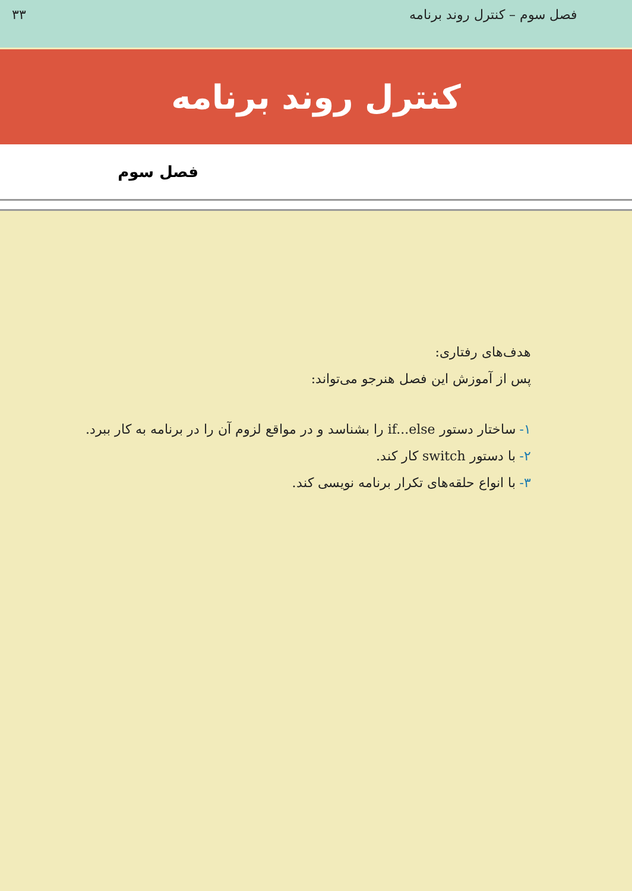فصل سوم – کنترل روند برنامه ۳۳
کنترل روند برنامه
فصل سوم
هدف‌های رفتاری:
پس از آموزش این فصل هنرجو می‌تواند:
۱- ساختار دستور if...else را بشناسد و در مواقع لزوم آن را در برنامه به کار ببرد.
۲- با دستور switch کار کند.
۳- با انواع حلقه‌های تکرار برنامه نویسی کند.